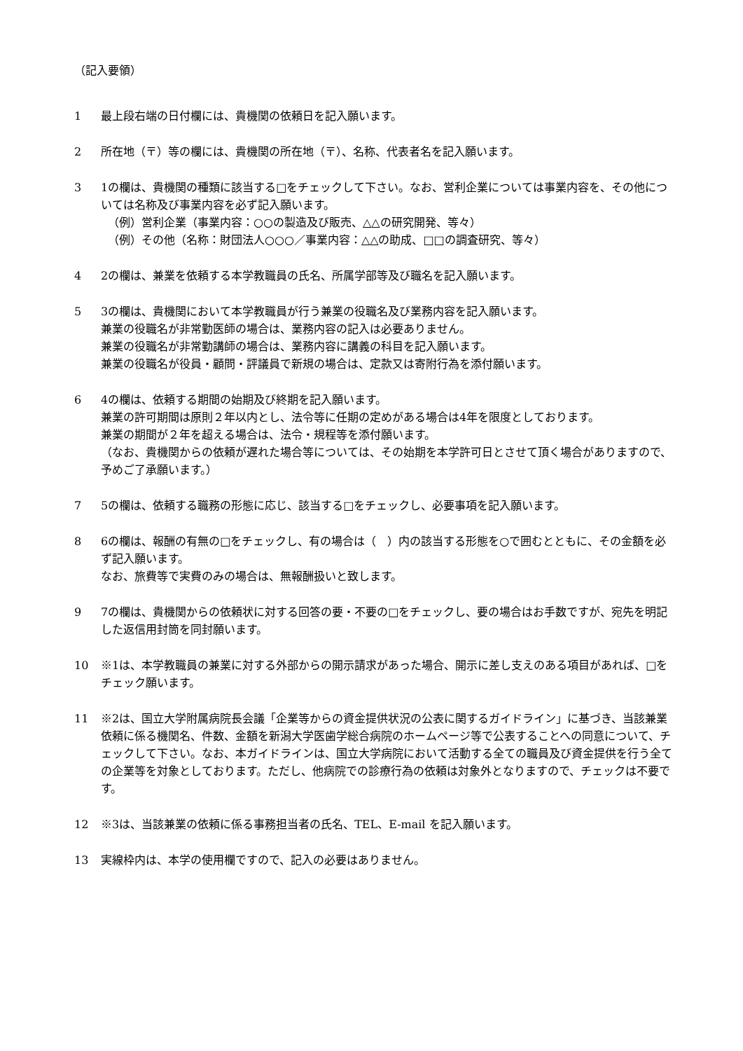（記入要領）
1 最上段右端の日付欄には、貴機関の依頼日を記入願います。
2 所在地（〒）等の欄には、貴機関の所在地（〒）、名称、代表者名を記入願います。
3 1の欄は、貴機関の種類に該当する□をチェックして下さい。なお、営利企業については事業内容を、その他については名称及び事業内容を必ず記入願います。
（例）営利企業（事業内容：○○の製造及び販売、△△の研究開発、等々）
（例）その他（名称：財団法人○○○／事業内容：△△の助成、□□の調査研究、等々）
4 2の欄は、兼業を依頼する本学教職員の氏名、所属学部等及び職名を記入願います。
5 3の欄は、貴機関において本学教職員が行う兼業の役職名及び業務内容を記入願います。
兼業の役職名が非常勤医師の場合は、業務内容の記入は必要ありません。
兼業の役職名が非常勤講師の場合は、業務内容に講義の科目を記入願います。
兼業の役職名が役員・顧問・評議員で新規の場合は、定款又は寄附行為を添付願います。
6 4の欄は、依頼する期間の始期及び終期を記入願います。
兼業の許可期間は原則２年以内とし、法令等に任期の定めがある場合は4年を限度としております。
兼業の期間が２年を超える場合は、法令・規程等を添付願います。
（なお、貴機関からの依頼が遅れた場合等については、その始期を本学許可日とさせて頂く場合がありますので、予めご了承願います。）
7 5の欄は、依頼する職務の形態に応じ、該当する□をチェックし、必要事項を記入願います。
8 6の欄は、報酬の有無の□をチェックし、有の場合は（　）内の該当する形態を○で囲むとともに、その金額を必ず記入願います。
なお、旅費等で実費のみの場合は、無報酬扱いと致します。
9 7の欄は、貴機関からの依頼状に対する回答の要・不要の□をチェックし、要の場合はお手数ですが、宛先を明記した返信用封筒を同封願います。
10 ※1は、本学教職員の兼業に対する外部からの開示請求があった場合、開示に差し支えのある項目があれば、□をチェック願います。
11 ※2は、国立大学附属病院長会議「企業等からの資金提供状況の公表に関するガイドライン」に基づき、当該兼業依頼に係る機関名、件数、金額を新潟大学医歯学総合病院のホームページ等で公表することへの同意について、チェックして下さい。なお、本ガイドラインは、国立大学病院において活動する全ての職員及び資金提供を行う全ての企業等を対象としております。ただし、他病院での診療行為の依頼は対象外となりますので、チェックは不要です。
12 ※3は、当該兼業の依頼に係る事務担当者の氏名、TEL、E-mail を記入願います。
13 実線枠内は、本学の使用欄ですので、記入の必要はありません。